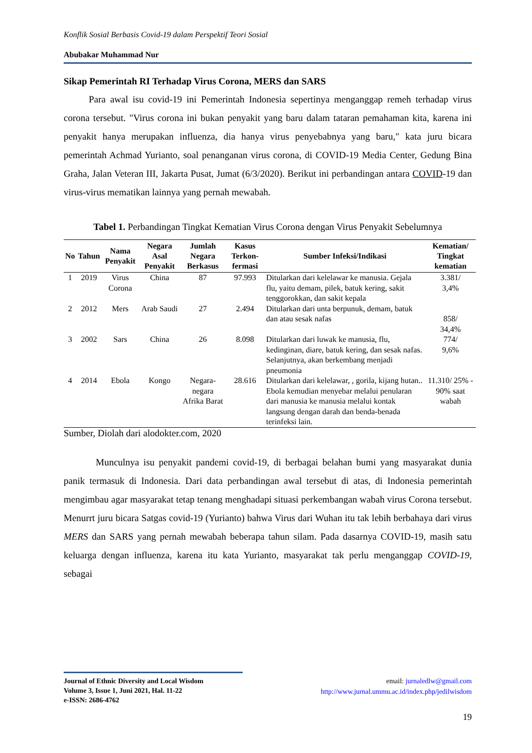Konflik Sosial Berbasis Covid-19 dalam Perspektif Teori Sosial
Abubakar Muhammad Nur
Sikap Pemerintah RI Terhadap Virus Corona, MERS dan SARS
Para awal isu covid-19 ini Pemerintah Indonesia sepertinya menganggap remeh terhadap virus corona tersebut. "Virus corona ini bukan penyakit yang baru dalam tataran pemahaman kita, karena ini penyakit hanya merupakan influenza, dia hanya virus penyebabnya yang baru," kata juru bicara pemerintah Achmad Yurianto, soal penanganan virus corona, di COVID-19 Media Center, Gedung Bina Graha, Jalan Veteran III, Jakarta Pusat, Jumat (6/3/2020). Berikut ini perbandingan antara COVID-19 dan virus-virus mematikan lainnya yang pernah mewabah.
Tabel 1. Perbandingan Tingkat Kematian Virus Corona dengan Virus Penyakit Sebelumnya
| No | Tahun | Nama Penyakit | Negara Asal Penyakit | Jumlah Negara Berkasus | Kasus Terkon-fermasi | Sumber Infeksi/Indikasi | Kematian/ Tingkat kematian |
| --- | --- | --- | --- | --- | --- | --- | --- |
| 1 | 2019 | Virus Corona | China | 87 | 97.993 | Ditularkan dari kelelawar ke manusia. Gejala flu, yaitu demam, pilek, batuk kering, sakit tenggorokkan, dan sakit kepala | 3.381/ 3,4% |
| 2 | 2012 | Mers | Arab Saudi | 27 | 2.494 | Ditularkan dari unta berpunuk, demam, batuk dan atau sesak nafas | 858/ 34,4% |
| 3 | 2002 | Sars | China | 26 | 8.098 | Ditularkan dari luwak ke manusia, flu, kedinginan, diare, batuk kering, dan sesak nafas. Selanjutnya, akan berkembang menjadi pneumonia | 774/ 9,6% |
| 4 | 2014 | Ebola | Kongo | Negara-negara Afrika Barat | 28.616 | Ditularkan dari kelelawar, , gorila, kijang hutan.. Ebola kemudian menyebar melalui penularan dari manusia ke manusia melalui kontak langsung dengan darah dan benda-benada terinfeksi lain. | 11.310/ 25% - 90% saat wabah |
Sumber, Diolah dari alodokter.com, 2020
Munculnya isu penyakit pandemi covid-19, di berbagai belahan bumi yang masyarakat dunia panik termasuk di Indonesia. Dari data perbandingan awal tersebut di atas, di Indonesia pemerintah mengimbau agar masyarakat tetap tenang menghadapi situasi perkembangan wabah virus Corona tersebut. Menurrt juru bicara Satgas covid-19 (Yurianto) bahwa Virus dari Wuhan itu tak lebih berbahaya dari virus MERS dan SARS yang pernah mewabah beberapa tahun silam. Pada dasarnya COVID-19, masih satu keluarga dengan influenza, karena itu kata Yurianto, masyarakat tak perlu menganggap COVID-19, sebagai
Journal of Ethnic Diversity and Local Wisdom
Volume 3, Issue 1, Juni 2021, Hal. 11-22
e-ISSN: 2686-4762
email: jurnaledlw@gmail.com
http://www.jurnal.ummu.ac.id/index.php/jedilwisdom
19